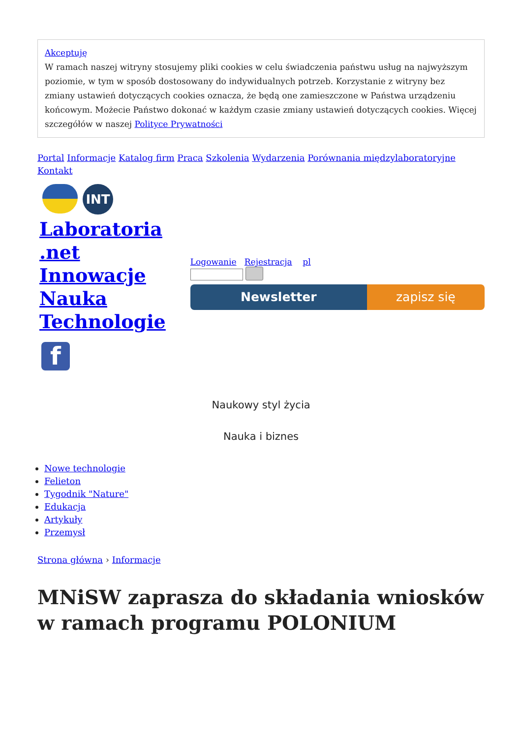Akceptuję
W ramach naszej witryny stosujemy pliki cookies w celu świadczenia państwu usług na najwyższym poziomie, w tym w sposób dostosowany do indywidualnych potrzeb. Korzystanie z witryny bez zmiany ustawień dotyczących cookies oznacza, że będą one zamieszczone w Państwa urządzeniu końcowym. Możecie Państwo dokonać w każdym czasie zmiany ustawień dotyczących cookies. Więcej szczegółów w naszej Polityce Prywatności
Portal Informacje Katalog firm Praca Szkolenia Wydarzenia Porównania międzylaboratoryjne Kontakt
INT
Laboratoria
.net
Innowacje
Nauka
Technologie
f
Logowanie Rejestracja pl
Newsletter zapisz się
Naukowy styl życia
Nauka i biznes
Nowe technologie
Felieton
Tygodnik "Nature"
Edukacja
Artykuły
Przemysł
Strona główna › Informacje
MNiSW zaprasza do składania wniosków w ramach programu POLONIUM